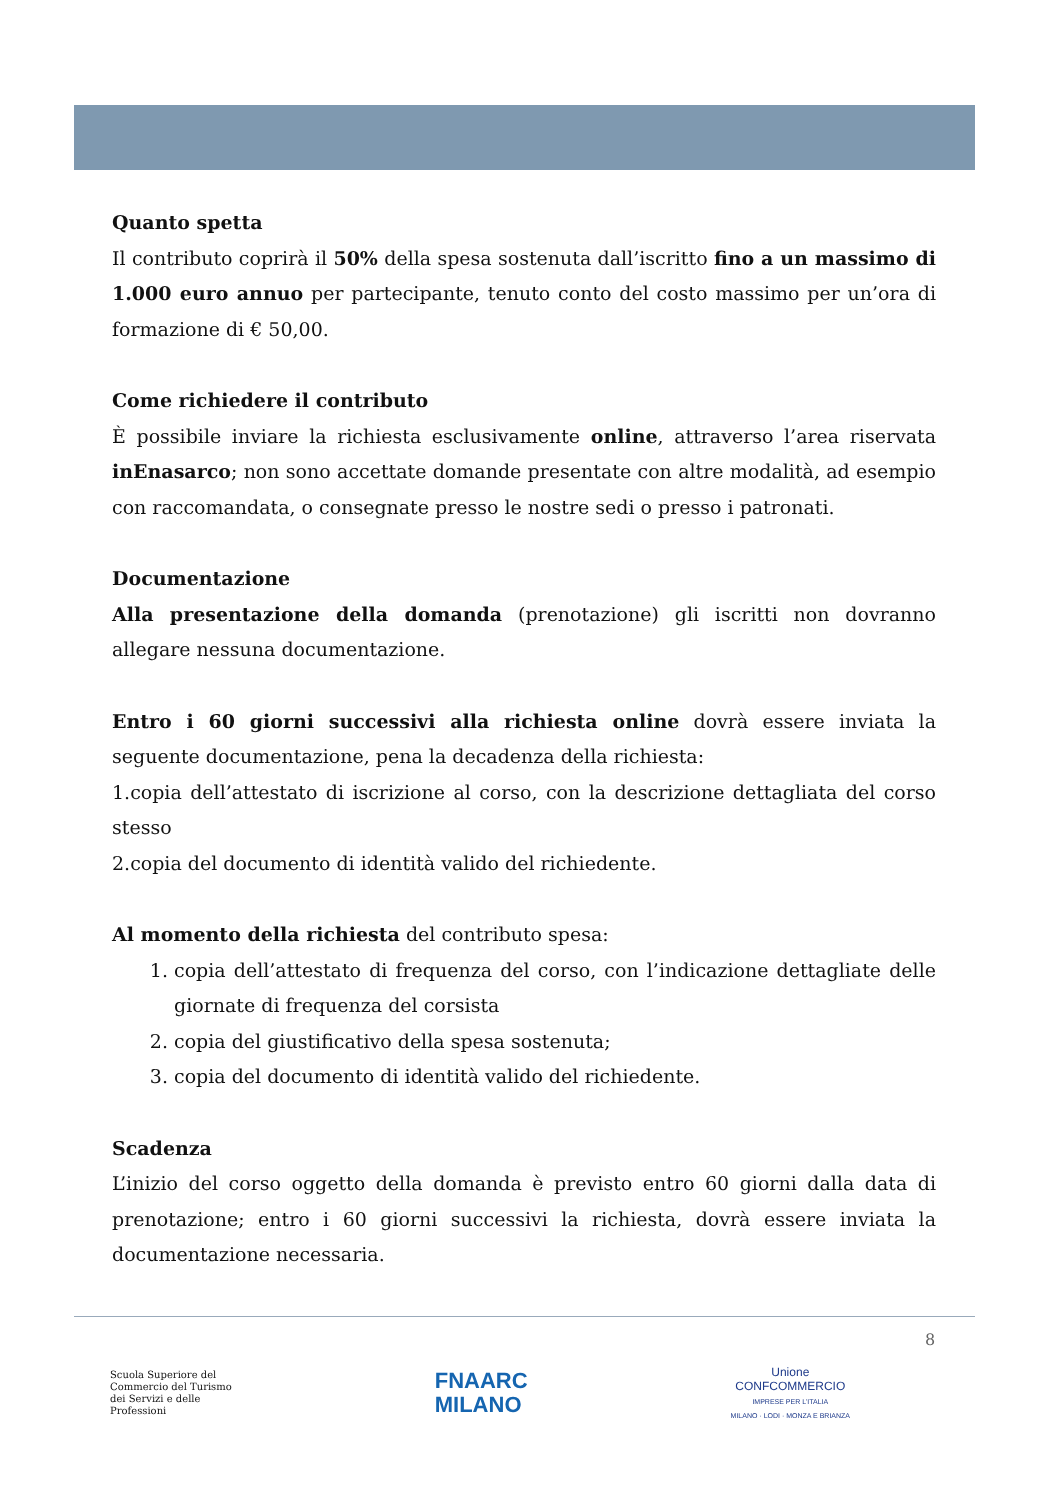Quanto spetta
Il contributo coprirà il 50% della spesa sostenuta dall’iscritto fino a un massimo di 1.000 euro annuo per partecipante, tenuto conto del costo massimo per un’ora di formazione di € 50,00.
Come richiedere il contributo
È possibile inviare la richiesta esclusivamente online, attraverso l’area riservata inEnasarco; non sono accettate domande presentate con altre modalità, ad esempio con raccomandata, o consegnate presso le nostre sedi o presso i patronati.
Documentazione
Alla presentazione della domanda (prenotazione) gli iscritti non dovranno allegare nessuna documentazione.
Entro i 60 giorni successivi alla richiesta online dovrà essere inviata la seguente documentazione, pena la decadenza della richiesta:
1.copia dell’attestato di iscrizione al corso, con la descrizione dettagliata del corso stesso
2.copia del documento di identità valido del richiedente.
Al momento della richiesta del contributo spesa:
1. copia dell’attestato di frequenza del corso, con l’indicazione dettagliate delle giornate di frequenza del corsista
2. copia del giustificativo della spesa sostenuta;
3. copia del documento di identità valido del richiedente.
Scadenza
L’inizio del corso oggetto della domanda è previsto entro 60 giorni dalla data di prenotazione; entro i 60 giorni successivi la richiesta, dovrà essere inviata la documentazione necessaria.
8
Scuola Superiore del
Commercio del Turismo
dei Servizi e delle
Professioni
FNAARC
MILANO
Unione
CONFCOMMERCIO
IMPRESE PER L’ITALIA
MILANO · LODI · MONZA E BRIANZA